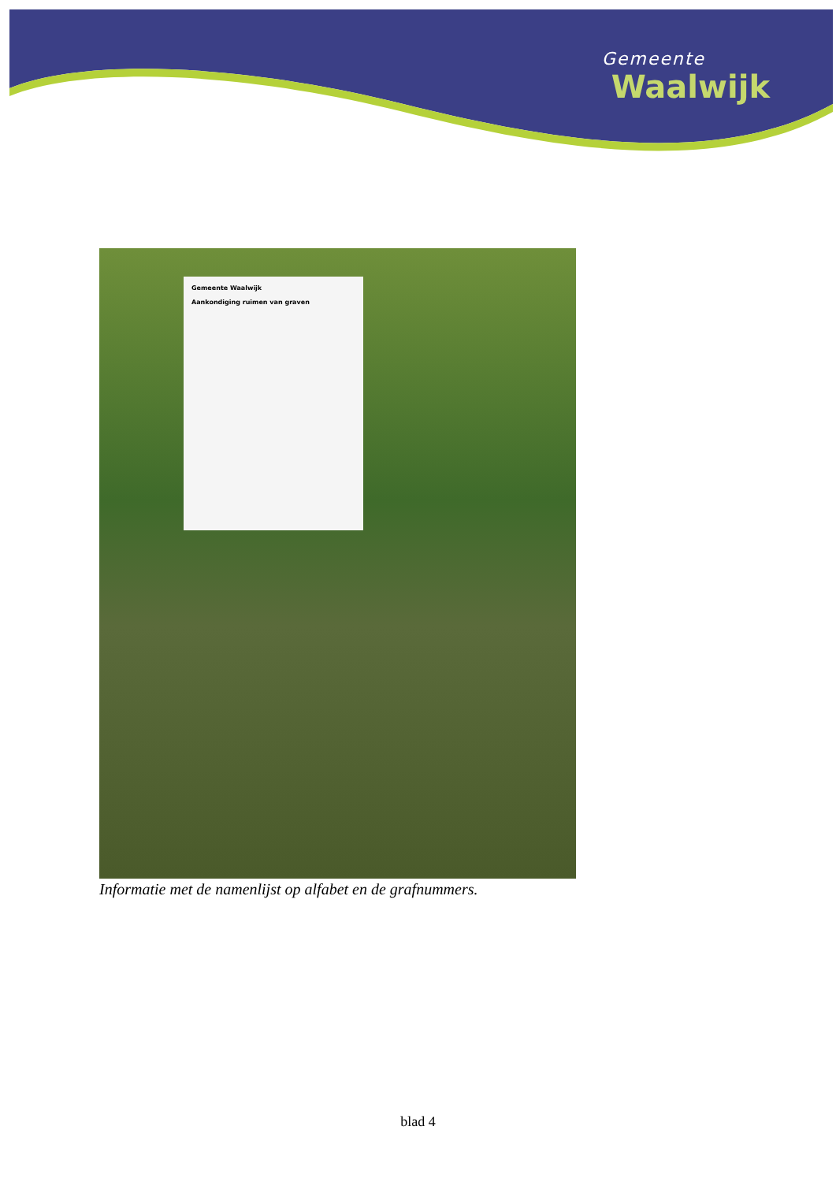Gemeente
Waalwijk
Gemeente Waalwijk
Aankondiging ruimen van graven
Informatie met de namenlijst op alfabet en de grafnummers.
blad 4